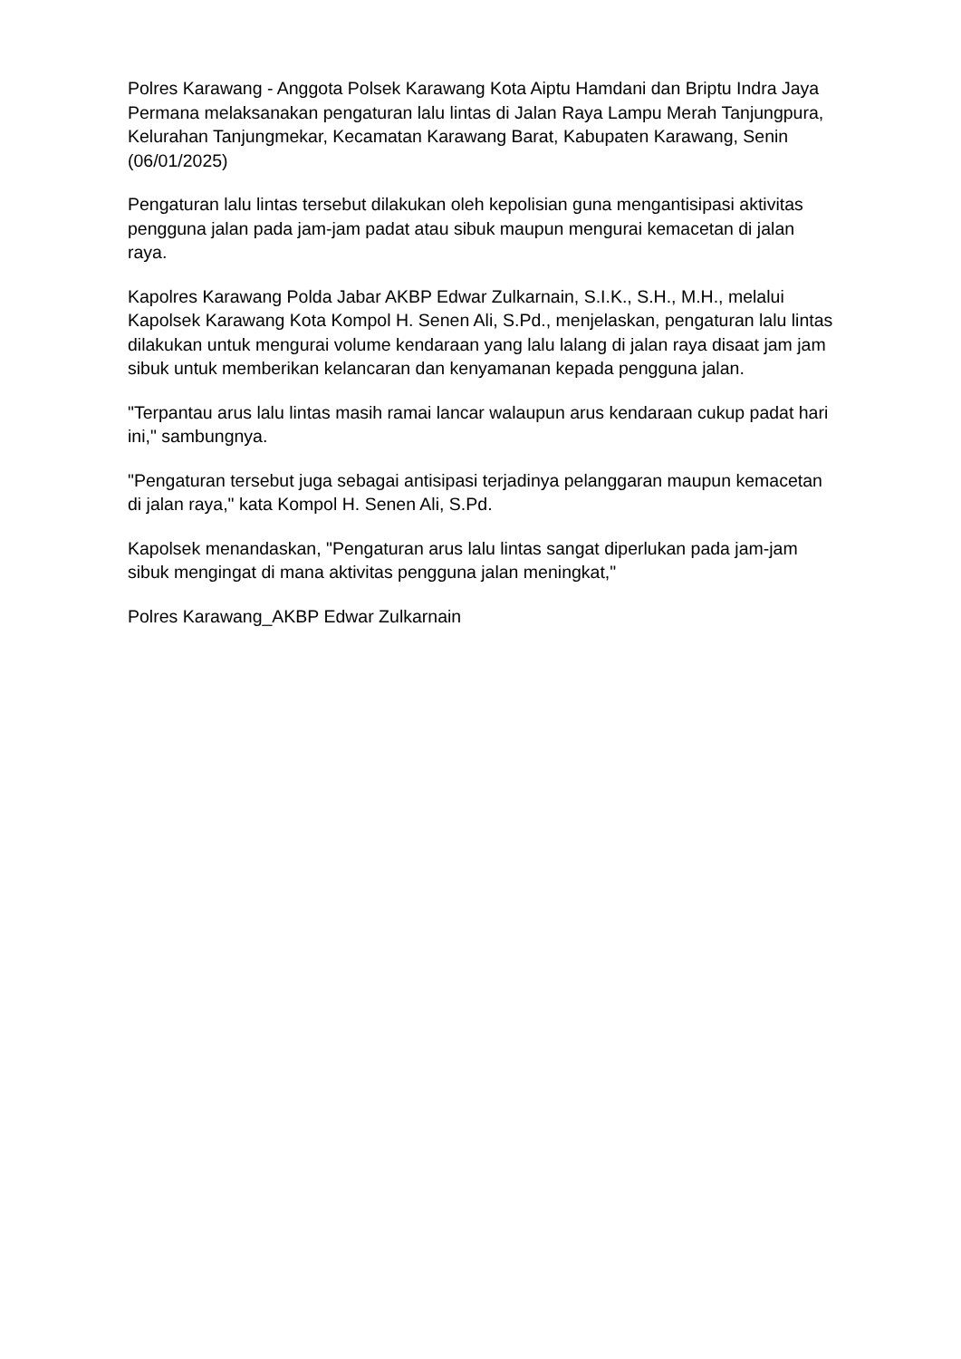Polres Karawang - Anggota Polsek Karawang Kota Aiptu Hamdani dan Briptu Indra Jaya Permana melaksanakan pengaturan lalu lintas di Jalan Raya Lampu Merah Tanjungpura, Kelurahan Tanjungmekar, Kecamatan Karawang Barat, Kabupaten Karawang, Senin (06/01/2025)
Pengaturan lalu lintas tersebut dilakukan oleh kepolisian guna mengantisipasi aktivitas pengguna jalan pada jam-jam padat atau sibuk maupun mengurai kemacetan di jalan raya.
Kapolres Karawang Polda Jabar AKBP Edwar Zulkarnain, S.I.K., S.H., M.H., melalui Kapolsek Karawang Kota Kompol H. Senen Ali, S.Pd., menjelaskan, pengaturan lalu lintas dilakukan untuk mengurai volume kendaraan yang lalu lalang di jalan raya disaat jam jam sibuk untuk memberikan kelancaran dan kenyamanan kepada pengguna jalan.
"Terpantau arus lalu lintas masih ramai lancar walaupun arus kendaraan cukup padat hari ini," sambungnya.
"Pengaturan tersebut juga sebagai antisipasi terjadinya pelanggaran maupun kemacetan di jalan raya," kata Kompol H. Senen Ali, S.Pd.
Kapolsek menandaskan, "Pengaturan arus lalu lintas sangat diperlukan pada jam-jam sibuk mengingat di mana aktivitas pengguna jalan meningkat,"
Polres Karawang_AKBP Edwar Zulkarnain